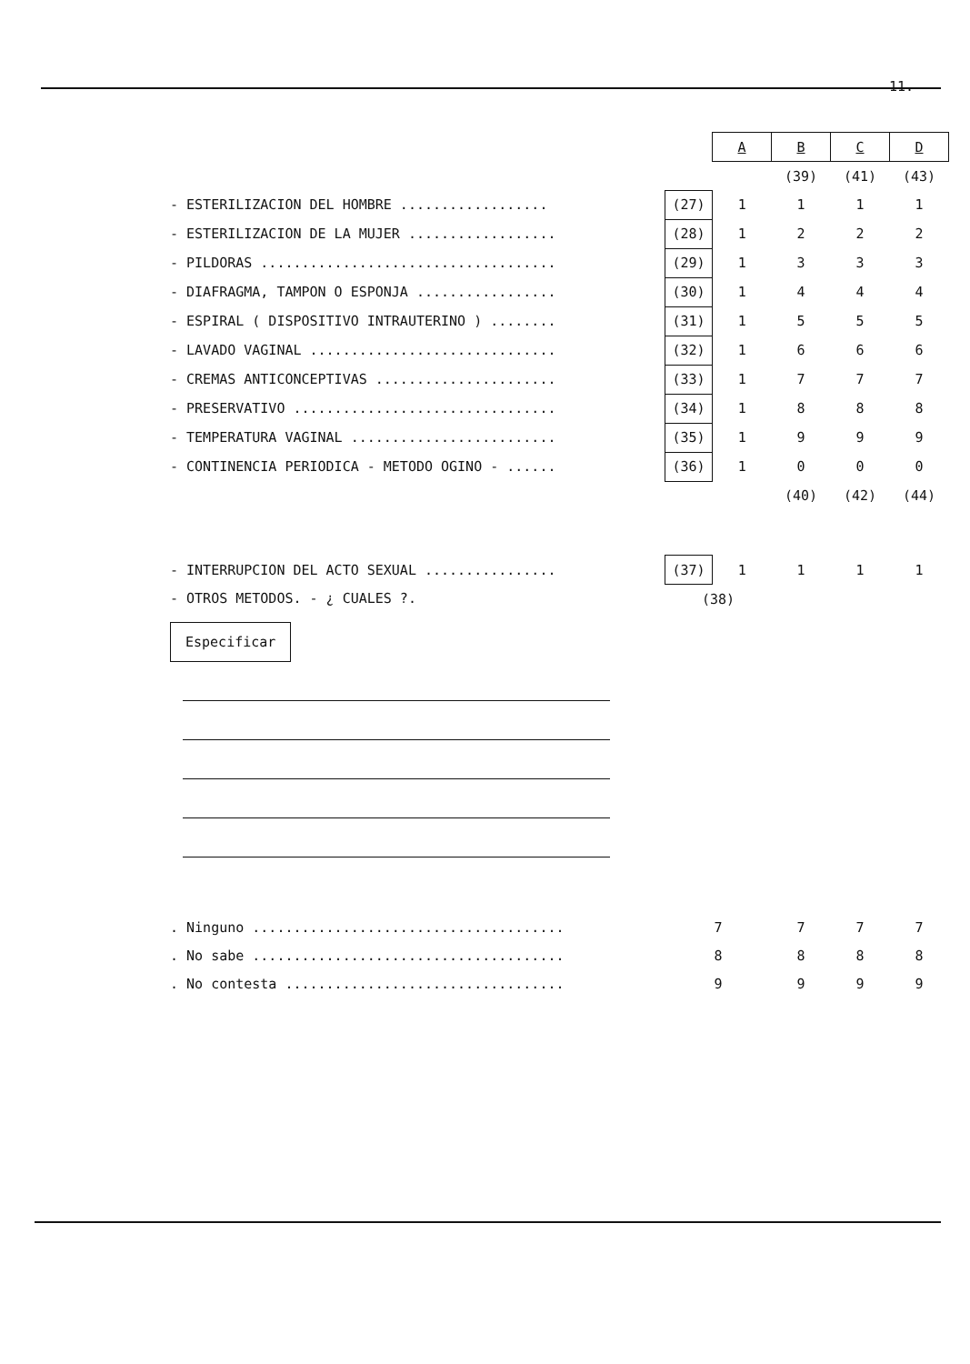11.
| | | A | B | C | D |
| | | | (39) | (41) | (43) |
| - ESTERILIZACION DEL HOMBRE .................. | (27) | 1 | 1 | 1 | 1 |
| - ESTERILIZACION DE LA MUJER .................. | (28) | 1 | 2 | 2 | 2 |
| - PILDORAS .................................... | (29) | 1 | 3 | 3 | 3 |
| - DIAFRAGMA, TAMPON O ESPONJA ................. | (30) | 1 | 4 | 4 | 4 |
| - ESPIRAL ( DISPOSITIVO INTRAUTERINO ) ........ | (31) | 1 | 5 | 5 | 5 |
| - LAVADO VAGINAL .............................. | (32) | 1 | 6 | 6 | 6 |
| - CREMAS ANTICONCEPTIVAS ...................... | (33) | 1 | 7 | 7 | 7 |
| - PRESERVATIVO ................................ | (34) | 1 | 8 | 8 | 8 |
| - TEMPERATURA VAGINAL ......................... | (35) | 1 | 9 | 9 | 9 |
| - CONTINENCIA PERIODICA - METODO OGINO - ...... | (36) | 1 | 0 | 0 | 0 |
| | | | (40) | (42) | (44) |
| - INTERRUPCION DEL ACTO SEXUAL ................ | (37) | 1 | 1 | 1 | 1 |
| - OTROS METODOS. - ¿ CUALES ?. | (38) | | | | |
| Especificar | | | | | |
| . Ninguno ...................................... | 7 | | 7 | 7 | 7 |
| . No sabe ...................................... | 8 | | 8 | 8 | 8 |
| . No contesta .................................. | 9 | | 9 | 9 | 9 |